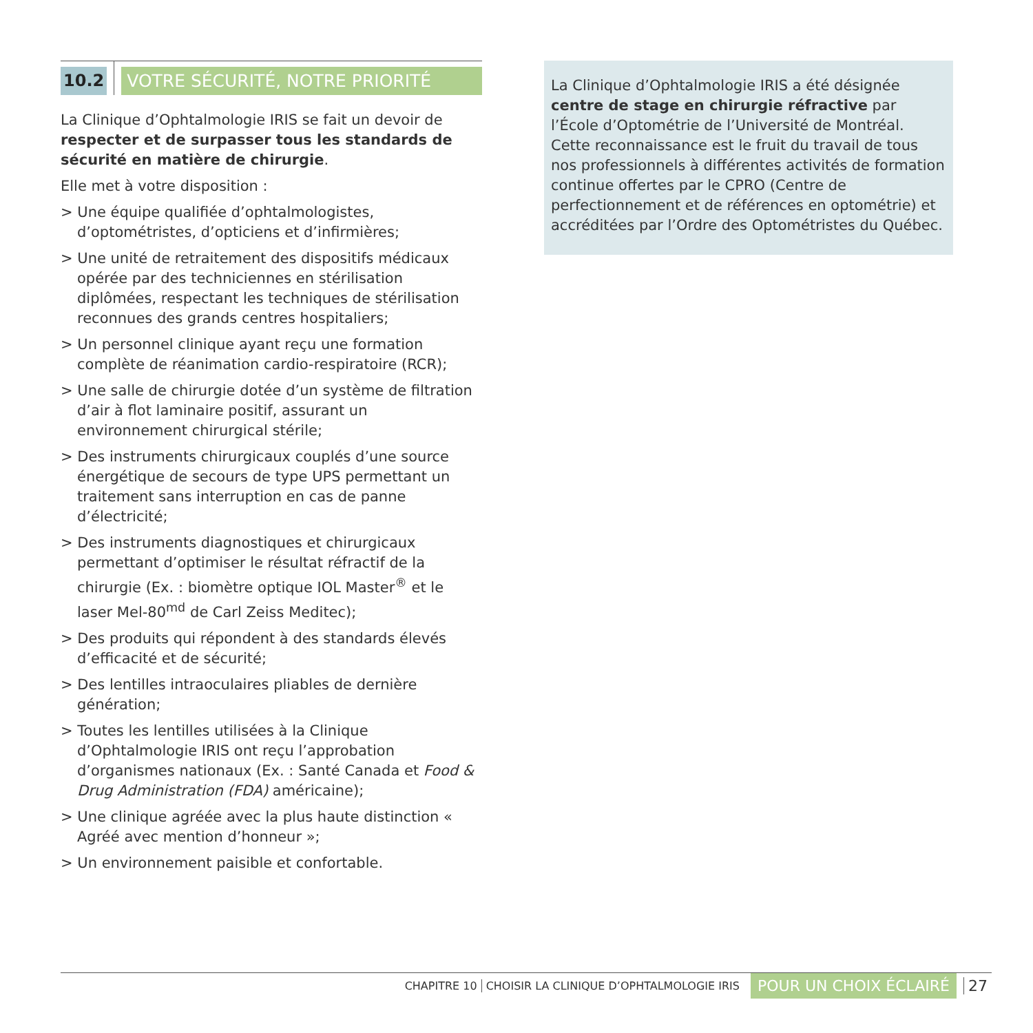10.2 VOTRE SÉCURITÉ, NOTRE PRIORITÉ
La Clinique d’Ophtalmologie IRIS se fait un devoir de respecter et de surpasser tous les standards de sécurité en matière de chirurgie.
Elle met à votre disposition :
> Une équipe qualifiée d’ophtalmologistes, d’optométristes, d’opticiens et d’infirmières;
> Une unité de retraitement des dispositifs médicaux opérée par des techniciennes en stérilisation diplômées, respectant les techniques de stérilisation reconnues des grands centres hospitaliers;
> Un personnel clinique ayant reçu une formation complète de réanimation cardio-respiratoire (RCR);
> Une salle de chirurgie dotée d’un système de filtration d’air à flot laminaire positif, assurant un environnement chirurgical stérile;
> Des instruments chirurgicaux couplés d’une source énergétique de secours de type UPS permettant un traitement sans interruption en cas de panne d’électricité;
> Des instruments diagnostiques et chirurgicaux permettant d’optimiser le résultat réfractif de la chirurgie (Ex. : biomètre optique IOL Master<sup>®</sup> et le laser Mel-80<sup>md</sup> de Carl Zeiss Meditec);
> Des produits qui répondent à des standards élevés d’efficacité et de sécurité;
> Des lentilles intraoculaires pliables de dernière génération;
> Toutes les lentilles utilisées à la Clinique d’Ophtalmologie IRIS ont reçu l’approbation d’organismes nationaux (Ex. : Santé Canada et Food & Drug Administration (FDA) américaine);
> Une clinique agréée avec la plus haute distinction « Agréé avec mention d’honneur »;
> Un environnement paisible et confortable.
La Clinique d’Ophtalmologie IRIS a été désignée centre de stage en chirurgie réfractive par l’École d’Optométrie de l’Université de Montréal. Cette reconnaissance est le fruit du travail de tous nos professionnels à différentes activités de formation continue offertes par le CPRO (Centre de perfectionnement et de références en optométrie) et accréditées par l’Ordre des Optométristes du Québec.
CHAPITRE 10 CHOISIR LA CLINIQUE D’OPHTALMOLOGIE IRIS POUR UN CHOIX ÉCLAIRÉ 27